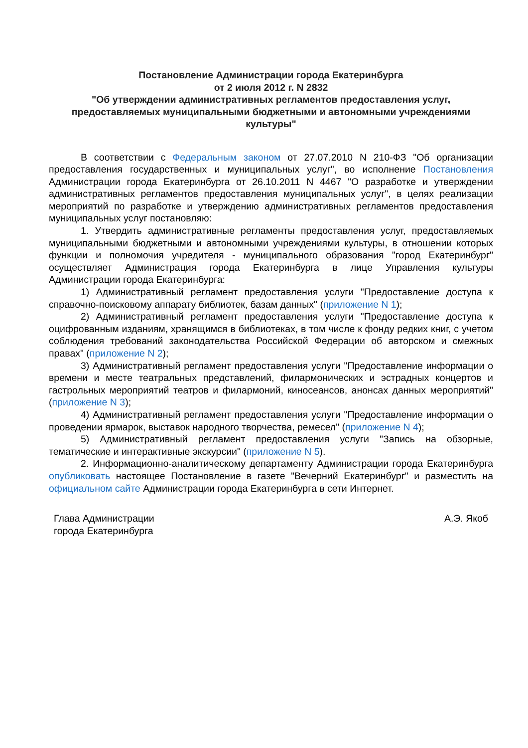Постановление Администрации города Екатеринбурга
от 2 июля 2012 г. N 2832
"Об утверждении административных регламентов предоставления услуг, предоставляемых муниципальными бюджетными и автономными учреждениями культуры"
В соответствии с Федеральным законом от 27.07.2010 N 210-ФЗ "Об организации предоставления государственных и муниципальных услуг", во исполнение Постановления Администрации города Екатеринбурга от 26.10.2011 N 4467 "О разработке и утверждении административных регламентов предоставления муниципальных услуг", в целях реализации мероприятий по разработке и утверждению административных регламентов предоставления муниципальных услуг постановляю:
1. Утвердить административные регламенты предоставления услуг, предоставляемых муниципальными бюджетными и автономными учреждениями культуры, в отношении которых функции и полномочия учредителя - муниципального образования "город Екатеринбург" осуществляет Администрация города Екатеринбурга в лице Управления культуры Администрации города Екатеринбурга:
1) Административный регламент предоставления услуги "Предоставление доступа к справочно-поисковому аппарату библиотек, базам данных" (приложение N 1);
2) Административный регламент предоставления услуги "Предоставление доступа к оцифрованным изданиям, хранящимся в библиотеках, в том числе к фонду редких книг, с учетом соблюдения требований законодательства Российской Федерации об авторском и смежных правах" (приложение N 2);
3) Административный регламент предоставления услуги "Предоставление информации о времени и месте театральных представлений, филармонических и эстрадных концертов и гастрольных мероприятий театров и филармоний, киносеансов, анонсах данных мероприятий" (приложение N 3);
4) Административный регламент предоставления услуги "Предоставление информации о проведении ярмарок, выставок народного творчества, ремесел" (приложение N 4);
5) Административный регламент предоставления услуги "Запись на обзорные, тематические и интерактивные экскурсии" (приложение N 5).
2. Информационно-аналитическому департаменту Администрации города Екатеринбурга опубликовать настоящее Постановление в газете "Вечерний Екатеринбург" и разместить на официальном сайте Администрации города Екатеринбурга в сети Интернет.
Глава Администрации
города Екатеринбурга
А.Э. Якоб